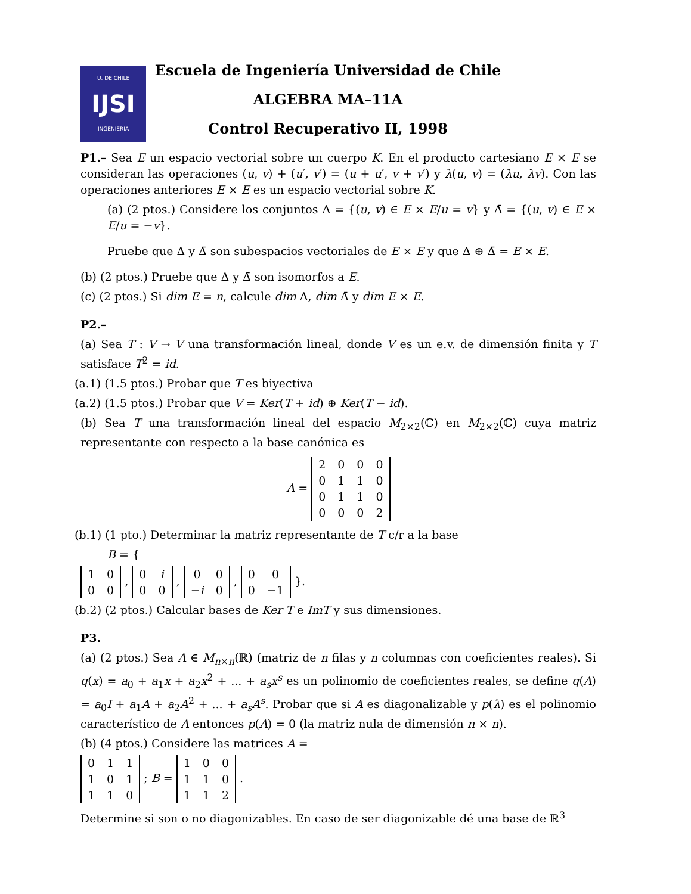U. DE CHILE
IJSI
INGENIERIA
Escuela de Ingeniería Universidad de Chile
ALGEBRA MA–11A
Control Recuperativo II, 1998
P1.– Sea E un espacio vectorial sobre un cuerpo K. En el producto cartesiano E × E se consideran las operaciones (u, v) + (u′, v′) = (u + u′, v + v′) y λ(u, v) = (λu, λv). Con las operaciones anteriores E × E es un espacio vectorial sobre K.
(a) (2 ptos.) Considere los conjuntos Δ = {(u, v) ∈ E × E/u = v} y Δ̄ = {(u, v) ∈ E × E/u = −v}.
Pruebe que Δ y Δ̄ son subespacios vectoriales de E × E y que Δ ⊕ Δ̄ = E × E.
(b) (2 ptos.) Pruebe que Δ y Δ̄ son isomorfos a E.
(c) (2 ptos.) Si dim E = n, calcule dim Δ, dim Δ̄ y dim E × E.
P2.–
(a) Sea T : V → V una transformación lineal, donde V es un e.v. de dimensión finita y T satisface T<sup>2</sup> = id.
(a.1) (1.5 ptos.) Probar que T es biyectiva
(a.2) (1.5 ptos.) Probar que V = Ker(T + id) ⊕ Ker(T − id).
(b) Sea T una transformación lineal del espacio M<sub>2×2</sub>(ℂ) en M<sub>2×2</sub>(ℂ) cuya matriz representante con respecto a la base canónica es
A =
| 2 | 0 | 0 | 0 |
| 0 | 1 | 1 | 0 |
| 0 | 1 | 1 | 0 |
| 0 | 0 | 0 | 2 |
(b.1) (1 pto.) Determinar la matriz representante de T c/r a la base
B = {
| 1 | 0 |
| 0 | 0 |
,
| 0 | i |
| 0 | 0 |
,
| 0 | 0 |
| − i | 0 |
,
| 0 | 0 |
| 0 | −1 |
}.
(b.2) (2 ptos.) Calcular bases de Ker T e ImT y sus dimensiones.
P3.
(a) (2 ptos.) Sea A ∈ M<sub>n×n</sub>(ℝ) (matriz de n filas y n columnas con coeficientes reales). Si q(x) = a<sub>0</sub> + a<sub>1</sub>x + a<sub>2</sub>x<sup>2</sup> + ... + a<sub>s</sub>x<sup>s</sup> es un polinomio de coeficientes reales, se define q(A) = a<sub>0</sub>I + a<sub>1</sub>A + a<sub>2</sub>A<sup>2</sup> + ... + a<sub>s</sub>A<sup>s</sup>. Probar que si A es diagonalizable y p(λ) es el polinomio característico de A entonces p(A) = 0 (la matriz nula de dimensión n × n).
(b) (4 ptos.) Considere las matrices A =
| 0 | 1 | 1 |
| 1 | 0 | 1 |
| 1 | 1 | 0 |
; B =
| 1 | 0 | 0 |
| 1 | 1 | 0 |
| 1 | 1 | 2 |
.
Determine si son o no diagonizables. En caso de ser diagonizable dé una base de ℝ<sup>3</sup>